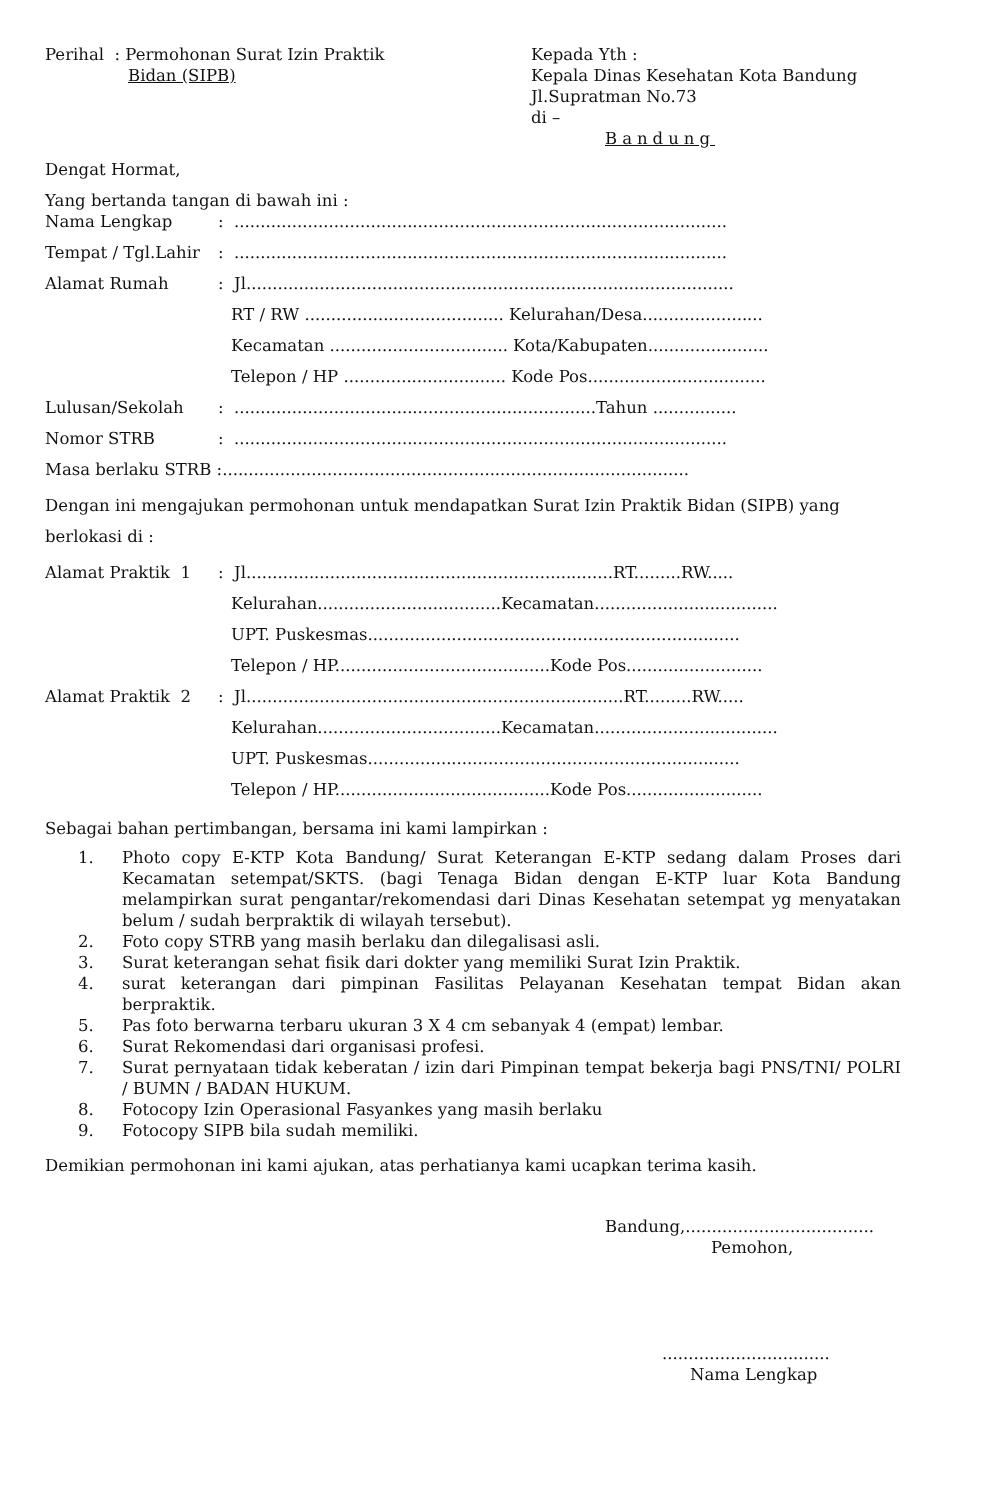Perihal : Permohonan Surat Izin Praktik
Bidan (SIPB)
Kepada Yth :
Kepala Dinas Kesehatan Kota Bandung
Jl.Supratman No.73
di –
Bandung
Dengat Hormat,
Yang bertanda tangan di bawah ini :
Nama Lengkap : ..............................................................................................
Tempat / Tgl.Lahir
: ..............................................................................................
Alamat Rumah : Jl.............................................................................................
RT / RW ...................................... Kelurahan/Desa.......................
Kecamatan .................................. Kota/Kabupaten.......................
Telepon / HP ............................... Kode Pos..................................
Lulusan/Sekolah : .....................................................................Tahun ................
Nomor STRB : ..............................................................................................
Masa berlaku STRB :.........................................................................................
Dengan ini mengajukan permohonan untuk mendapatkan Surat Izin Praktik Bidan (SIPB) yang berlokasi di :
Alamat Praktik 1 : Jl......................................................................RT.........RW.....
Kelurahan...................................Kecamatan...................................
UPT. Puskesmas.......................................................................
Telepon / HP.........................................Kode Pos..........................
Alamat Praktik 2 : Jl........................................................................RT.........RW.....
Kelurahan...................................Kecamatan...................................
UPT. Puskesmas.......................................................................
Telepon / HP.........................................Kode Pos..........................
Sebagai bahan pertimbangan, bersama ini kami lampirkan :
1. Photo copy E-KTP Kota Bandung/ Surat Keterangan E-KTP sedang dalam Proses dari Kecamatan setempat/SKTS. (bagi Tenaga Bidan dengan E-KTP luar Kota Bandung melampirkan surat pengantar/rekomendasi dari Dinas Kesehatan setempat yg menyatakan belum / sudah berpraktik di wilayah tersebut).
2. Foto copy STRB yang masih berlaku dan dilegalisasi asli.
3. Surat keterangan sehat fisik dari dokter yang memiliki Surat Izin Praktik.
4. surat keterangan dari pimpinan Fasilitas Pelayanan Kesehatan tempat Bidan akan berpraktik.
5. Pas foto berwarna terbaru ukuran 3 X 4 cm sebanyak 4 (empat) lembar.
6. Surat Rekomendasi dari organisasi profesi.
7. Surat pernyataan tidak keberatan / izin dari Pimpinan tempat bekerja bagi PNS/TNI/ POLRI / BUMN / BADAN HUKUM.
8. Fotocopy Izin Operasional Fasyankes yang masih berlaku
9. Fotocopy SIPB bila sudah memiliki.
Demikian permohonan ini kami ajukan, atas perhatianya kami ucapkan terima kasih.
Bandung,....................................
Pemohon,
................................
Nama Lengkap